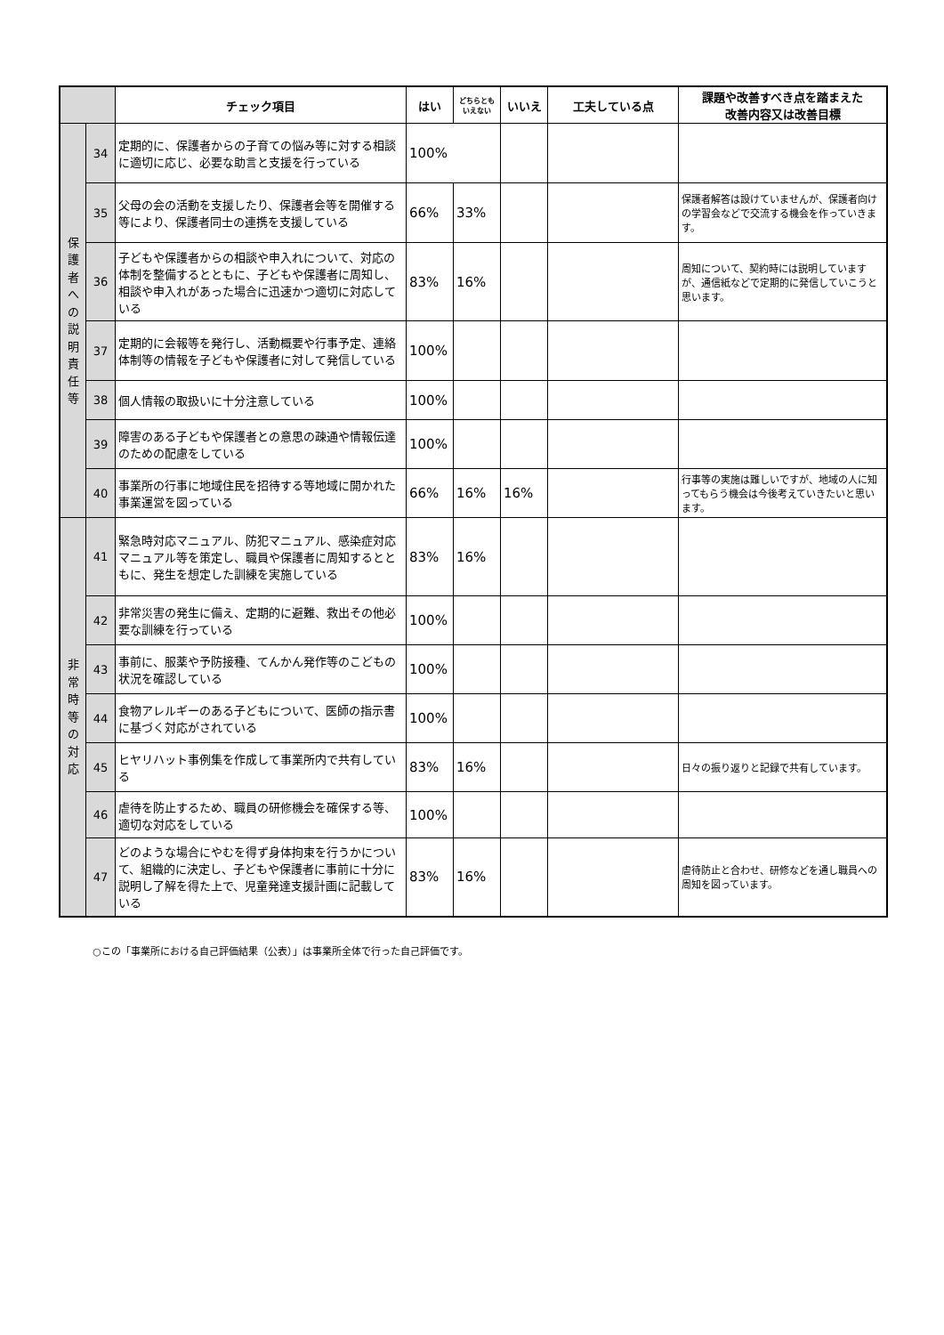| | | チェック項目 | はい | どちらとも いえない | いいえ | 工夫している点 | 課題や改善すべき点を踏まえた 改善内容又は改善目標 |
| --- | --- | --- | --- | --- | --- | --- | --- |
| 保 護 者 へ の 説 明 責 任 等 | 34 | 定期的に、保護者からの子育ての悩み等に対する相談に適切に応じ、必要な助言と支援を行っている | 100% | | | | |
| | 35 | 父母の会の活動を支援したり、保護者会等を開催する等により、保護者同士の連携を支援している | 66% | 33% | | | 保護者解答は設けていませんが、保護者向けの学習会などで交流する機会を作っていきます。 |
| | 36 | 子どもや保護者からの相談や申入れについて、対応の体制を整備するとともに、子どもや保護者に周知し、相談や申入れがあった場合に迅速かつ適切に対応している | 83% | 16% | | | 周知について、契約時には説明していますが、通信紙などで定期的に発信していこうと思います。 |
| | 37 | 定期的に会報等を発行し、活動概要や行事予定、連絡体制等の情報を子どもや保護者に対して発信している | 100% | | | | |
| | 38 | 個人情報の取扱いに十分注意している | 100% | | | | |
| | 39 | 障害のある子どもや保護者との意思の疎通や情報伝達のための配慮をしている | 100% | | | | |
| | 40 | 事業所の行事に地域住民を招待する等地域に開かれた事業運営を図っている | 66% | 16% | 16% | | 行事等の実施は難しいですが、地域の人に知ってもらう機会は今後考えていきたいと思います。 |
| 非 常 時 等 の 対 応 | 41 | 緊急時対応マニュアル、防犯マニュアル、感染症対応マニュアル等を策定し、職員や保護者に周知するとともに、発生を想定した訓練を実施している | 83% | 16% | | | |
| | 42 | 非常災害の発生に備え、定期的に避難、救出その他必要な訓練を行っている | 100% | | | | |
| | 43 | 事前に、服薬や予防接種、てんかん発作等のこどもの状況を確認している | 100% | | | | |
| | 44 | 食物アレルギーのある子どもについて、医師の指示書に基づく対応がされている | 100% | | | | |
| | 45 | ヒヤリハット事例集を作成して事業所内で共有している | 83% | 16% | | | 日々の振り返りと記録で共有しています。 |
| | 46 | 虐待を防止するため、職員の研修機会を確保する等、適切な対応をしている | 100% | | | | |
| | 47 | どのような場合にやむを得ず身体拘束を行うかについて、組織的に決定し、子どもや保護者に事前に十分に説明し了解を得た上で、児童発達支援計画に記載している | 83% | 16% | | | 虐待防止と合わせ、研修などを通し職員への周知を図っています。 |
○この「事業所における自己評価結果（公表）」は事業所全体で行った自己評価です。